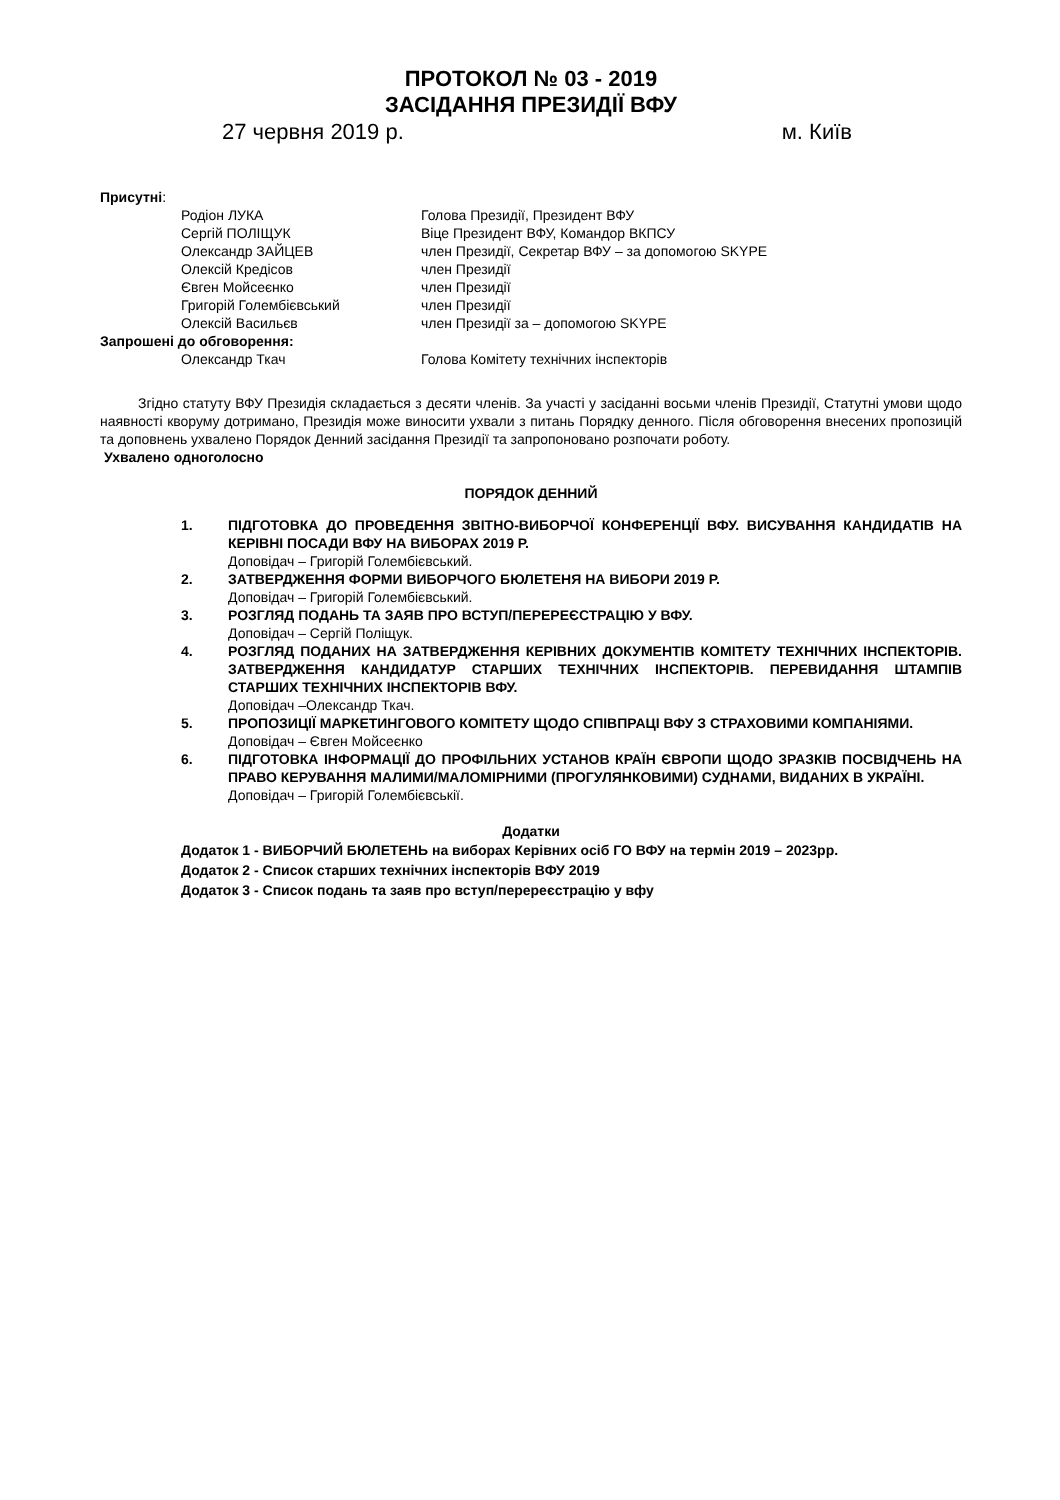ПРОТОКОЛ № 03 - 2019
ЗАСІДАННЯ ПРЕЗИДІЇ ВФУ
27 червня 2019 р. м. Київ
Присутні:
Родіон ЛУКА Голова Президії, Президент ВФУ
Сергій ПОЛІЩУК Віце Президент ВФУ, Командор ВКПСУ
Олександр ЗАЙЦЕВ член Президії, Секретар ВФУ – за допомогою SKYPE
Олексій Кредісов член Президії
Євген Мойсеєнко член Президії
Григорій Голембієвський член Президії
Олексій Васильєв член Президії за – допомогою SKYPE
Запрошені до обговорення:
Олександр Ткач Голова Комітету технічних інспекторів
Згідно статуту ВФУ Президія складається з десяти членів. За участі у засіданні восьми членів Президії, Статутні умови щодо наявності кворуму дотримано, Президія може виносити ухвали з питань Порядку денного. Після обговорення внесених пропозицій та доповнень ухвалено Порядок Денний засідання Президії та запропоновано розпочати роботу.
Ухвалено одноголосно
ПОРЯДОК ДЕННИЙ
1. ПІДГОТОВКА ДО ПРОВЕДЕННЯ ЗВІТНО-ВИБОРЧОЇ КОНФЕРЕНЦІЇ ВФУ. ВИСУВАННЯ КАНДИДАТІВ НА КЕРІВНІ ПОСАДИ ВФУ НА ВИБОРАХ 2019 Р.
Доповідач – Григорій Голембієвський.
2. ЗАТВЕРДЖЕННЯ ФОРМИ ВИБОРЧОГО БЮЛЕТЕНЯ НА ВИБОРИ 2019 Р.
Доповідач – Григорій Голембієвський.
3. РОЗГЛЯД ПОДАНЬ ТА ЗАЯВ ПРО ВСТУП/ПЕРЕРЕЄСТРАЦІЮ У ВФУ.
Доповідач – Сергій Поліщук.
4. РОЗГЛЯД ПОДАНИХ НА ЗАТВЕРДЖЕННЯ КЕРІВНИХ ДОКУМЕНТІВ КОМІТЕТУ ТЕХНІЧНИХ ІНСПЕКТОРІВ. ЗАТВЕРДЖЕННЯ КАНДИДАТУР СТАРШИХ ТЕХНІЧНИХ ІНСПЕКТОРІВ. ПЕРЕВИДАННЯ ШТАМПІВ СТАРШИХ ТЕХНІЧНИХ ІНСПЕКТОРІВ ВФУ.
Доповідач –Олександр Ткач.
5. ПРОПОЗИЦІЇ МАРКЕТИНГОВОГО КОМІТЕТУ ЩОДО СПІВПРАЦІ ВФУ З СТРАХОВИМИ КОМПАНІЯМИ.
Доповідач – Євген Мойсеєнко
6. ПІДГОТОВКА ІНФОРМАЦІЇ ДО ПРОФІЛЬНИХ УСТАНОВ КРАЇН ЄВРОПИ ЩОДО ЗРАЗКІВ ПОСВІДЧЕНЬ НА ПРАВО КЕРУВАННЯ МАЛИМИ/МАЛОМІРНИМИ (ПРОГУЛЯНКОВИМИ) СУДНАМИ, ВИДАНИХ В УКРАЇНІ.
Доповідач – Григорій Голембієвськії.
Додатки
Додаток 1 - ВИБОРЧИЙ БЮЛЕТЕНЬ на виборах Керівних осіб ГО ВФУ на термін 2019 – 2023рр.
Додаток 2 - Список старших технічних інспекторів ВФУ 2019
Додаток 3 - Список подань та заяв про вступ/перереєстрацію у вфу